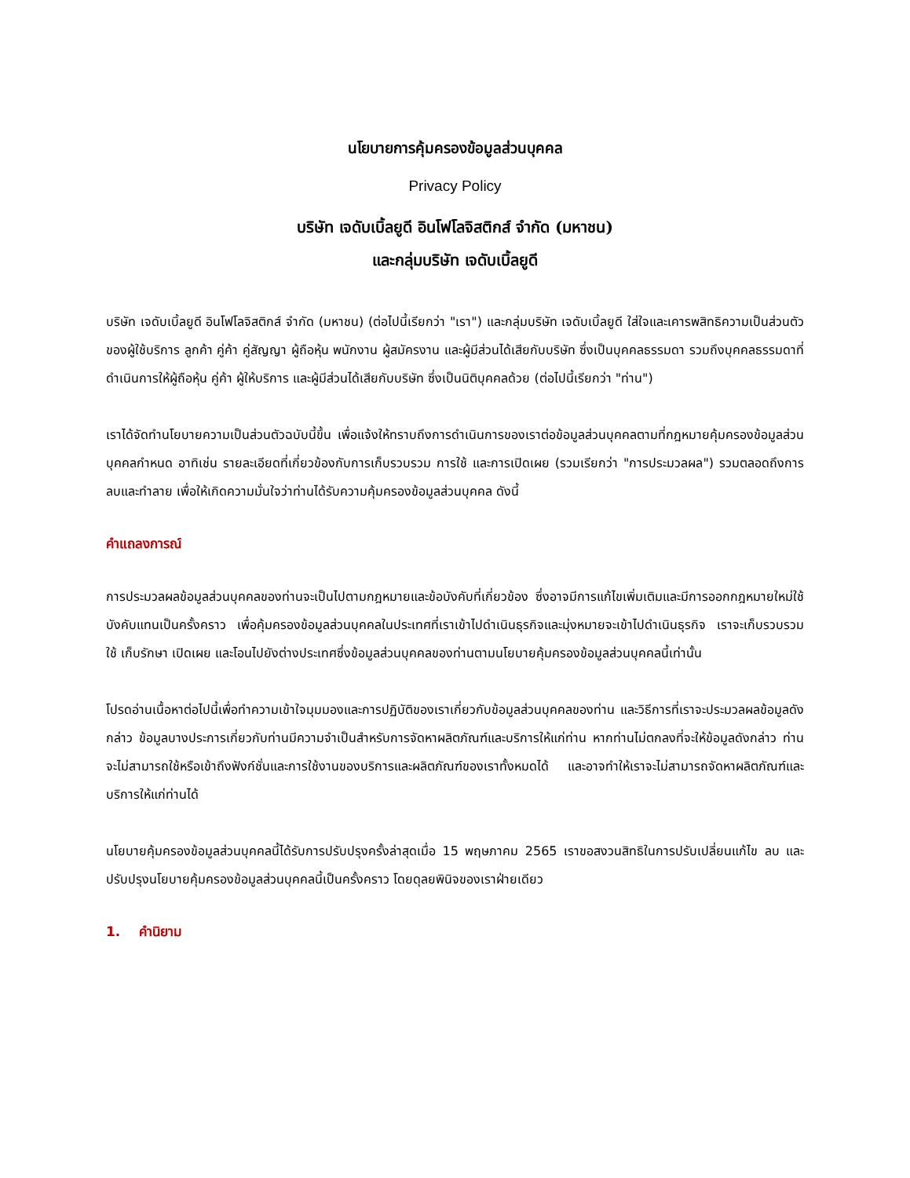นโยบายการคุ้มครองข้อมูลส่วนบุคคล
Privacy Policy
บริษัท เจดับเบิ้ลยูดี อินโฟโลจิสติกส์ จำกัด (มหาชน)
และกลุ่มบริษัท เจดับเบิ้ลยูดี
บริษัท เจดับเบิ้ลยูดี อินโฟโลจิสติกส์ จำกัด (มหาชน) (ต่อไปนี้เรียกว่า "เรา") และกลุ่มบริษัท เจดับเบิ้ลยูดี ใส่ใจและเคารพสิทธิความเป็นส่วนตัวของผู้ใช้บริการ ลูกค้า คู่ค้า คู่สัญญา ผู้ถือหุ้น พนักงาน ผู้สมัครงาน และผู้มีส่วนได้เสียกับบริษัท ซึ่งเป็นบุคคลธรรมดา รวมถึงบุคคลธรรมดาที่ดำเนินการให้ผู้ถือหุ้น คู่ค้า ผู้ให้บริการ และผู้มีส่วนได้เสียกับบริษัท ซึ่งเป็นนิติบุคคลด้วย (ต่อไปนี้เรียกว่า "ท่าน")
เราได้จัดทำนโยบายความเป็นส่วนตัวฉบับนี้ขึ้น เพื่อแจ้งให้ทราบถึงการดำเนินการของเราต่อข้อมูลส่วนบุคคลตามที่กฎหมายคุ้มครองข้อมูลส่วนบุคคลกำหนด อาทิเช่น รายละเอียดที่เกี่ยวข้องกับการเก็บรวบรวม การใช้ และการเปิดเผย (รวมเรียกว่า "การประมวลผล") รวมตลอดถึงการลบและทำลาย เพื่อให้เกิดความมั่นใจว่าท่านได้รับความคุ้มครองข้อมูลส่วนบุคคล ดังนี้
คำแถลงการณ์
การประมวลผลข้อมูลส่วนบุคคลของท่านจะเป็นไปตามกฎหมายและข้อบังคับที่เกี่ยวข้อง ซึ่งอาจมีการแก้ไขเพิ่มเติมและมีการออกกฎหมายใหม่ใช้บังคับแทนเป็นครั้งคราว เพื่อคุ้มครองข้อมูลส่วนบุคคลในประเทศที่เราเข้าไปดำเนินธุรกิจและมุ่งหมายจะเข้าไปดำเนินธุรกิจ เราจะเก็บรวบรวม ใช้ เก็บรักษา เปิดเผย และโอนไปยังต่างประเทศซึ่งข้อมูลส่วนบุคคลของท่านตามนโยบายคุ้มครองข้อมูลส่วนบุคคลนี้เท่านั้น
โปรดอ่านเนื้อหาต่อไปนี้เพื่อทำความเข้าใจมุมมองและการปฏิบัติของเราเกี่ยวกับข้อมูลส่วนบุคคลของท่าน และวิธีการที่เราจะประมวลผลข้อมูลดังกล่าว ข้อมูลบางประการเกี่ยวกับท่านมีความจำเป็นสำหรับการจัดหาผลิตภัณฑ์และบริการให้แก่ท่าน หากท่านไม่ตกลงที่จะให้ข้อมูลดังกล่าว ท่านจะไม่สามารถใช้หรือเข้าถึงฟังก์ชั่นและการใช้งานของบริการและผลิตภัณฑ์ของเราทั้งหมดได้ และอาจทำให้เราจะไม่สามารถจัดหาผลิตภัณฑ์และบริการให้แก่ท่านได้
นโยบายคุ้มครองข้อมูลส่วนบุคคลนี้ได้รับการปรับปรุงครั้งล่าสุดเมื่อ 15 พฤษภาคม 2565 เราขอสงวนสิทธิในการปรับเปลี่ยนแก้ไข ลบ และปรับปรุงนโยบายคุ้มครองข้อมูลส่วนบุคคลนี้เป็นครั้งคราว โดยดุลยพินิจของเราฝ่ายเดียว
1. คำนิยาม